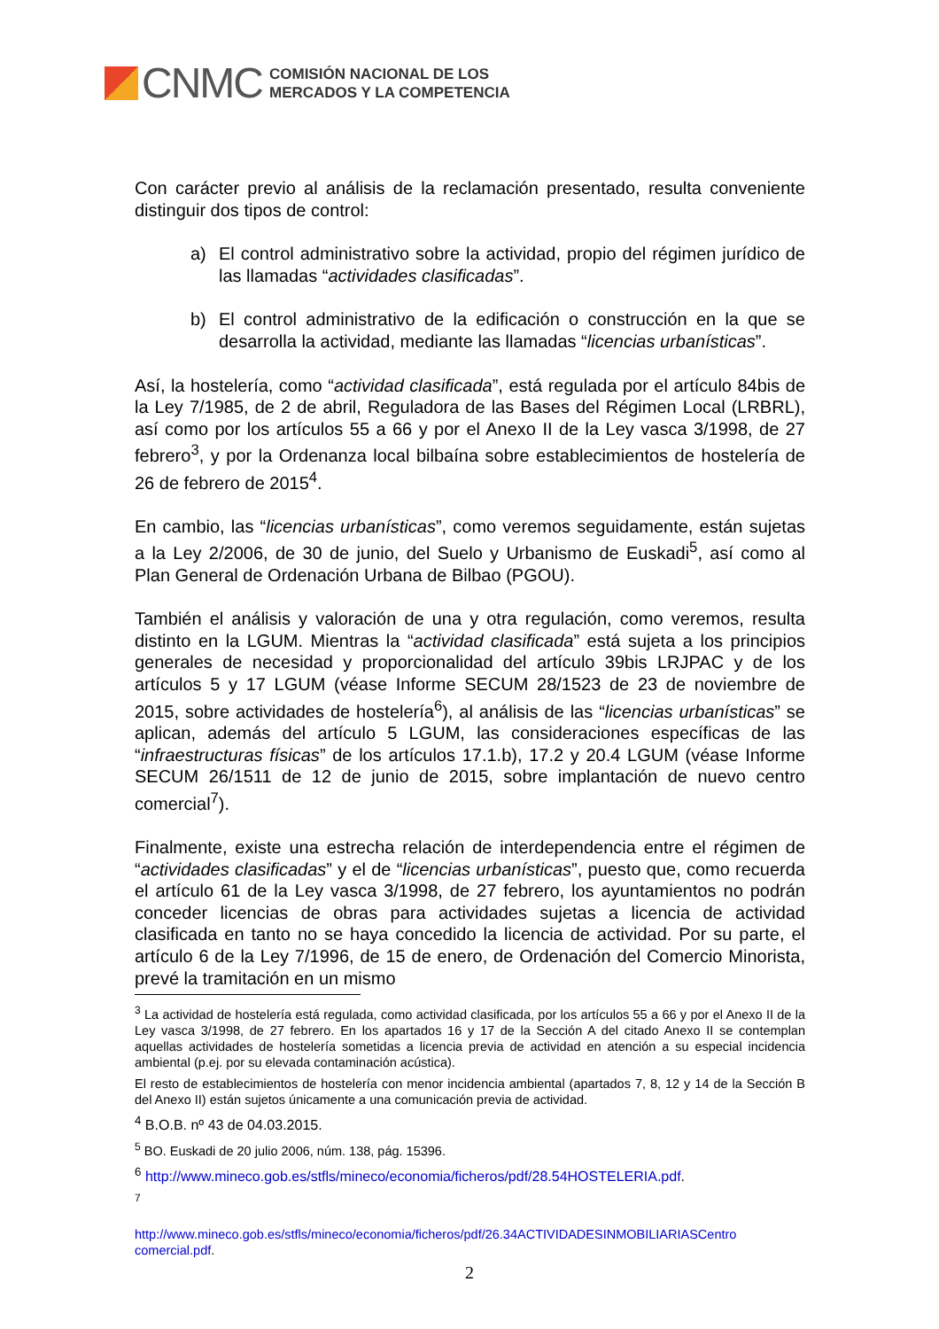CNMC
COMISIÓN NACIONAL DE LOS
MERCADOS Y LA COMPETENCIA
Con carácter previo al análisis de la reclamación presentado, resulta conveniente distinguir dos tipos de control:
a) El control administrativo sobre la actividad, propio del régimen jurídico de las llamadas “actividades clasificadas”.
b) El control administrativo de la edificación o construcción en la que se desarrolla la actividad, mediante las llamadas “licencias urbanísticas”.
Así, la hostelería, como “actividad clasificada”, está regulada por el artículo 84bis de la Ley 7/1985, de 2 de abril, Reguladora de las Bases del Régimen Local (LRBRL), así como por los artículos 55 a 66 y por el Anexo II de la Ley vasca 3/1998, de 27 febrero<sup>3</sup>, y por la Ordenanza local bilbaína sobre establecimientos de hostelería de 26 de febrero de 2015<sup>4</sup>.
En cambio, las “licencias urbanísticas”, como veremos seguidamente, están sujetas a la Ley 2/2006, de 30 de junio, del Suelo y Urbanismo de Euskadi<sup>5</sup>, así como al Plan General de Ordenación Urbana de Bilbao (PGOU).
También el análisis y valoración de una y otra regulación, como veremos, resulta distinto en la LGUM. Mientras la “actividad clasificada” está sujeta a los principios generales de necesidad y proporcionalidad del artículo 39bis LRJPAC y de los artículos 5 y 17 LGUM (véase Informe SECUM 28/1523 de 23 de noviembre de 2015, sobre actividades de hostelería<sup>6</sup>), al análisis de las “licencias urbanísticas” se aplican, además del artículo 5 LGUM, las consideraciones específicas de las “infraestructuras físicas” de los artículos 17.1.b), 17.2 y 20.4 LGUM (véase Informe SECUM 26/1511 de 12 de junio de 2015, sobre implantación de nuevo centro comercial<sup>7</sup>).
Finalmente, existe una estrecha relación de interdependencia entre el régimen de “actividades clasificadas” y el de “licencias urbanísticas”, puesto que, como recuerda el artículo 61 de la Ley vasca 3/1998, de 27 febrero, los ayuntamientos no podrán conceder licencias de obras para actividades sujetas a licencia de actividad clasificada en tanto no se haya concedido la licencia de actividad. Por su parte, el artículo 6 de la Ley 7/1996, de 15 de enero, de Ordenación del Comercio Minorista, prevé la tramitación en un mismo
<sup>3</sup> La actividad de hostelería está regulada, como actividad clasificada, por los artículos 55 a 66 y por el Anexo II de la Ley vasca 3/1998, de 27 febrero. En los apartados 16 y 17 de la Sección A del citado Anexo II se contemplan aquellas actividades de hostelería sometidas a licencia previa de actividad en atención a su especial incidencia ambiental (p.ej. por su elevada contaminación acústica).
El resto de establecimientos de hostelería con menor incidencia ambiental (apartados 7, 8, 12 y 14 de la Sección B del Anexo II) están sujetos únicamente a una comunicación previa de actividad.
<sup>4</sup> B.O.B. nº 43 de 04.03.2015.
<sup>5</sup> BO. Euskadi de 20 julio 2006, núm. 138, pág. 15396.
<sup>6</sup> http://www.mineco.gob.es/stfls/mineco/economia/ficheros/pdf/28.54HOSTELERIA.pdf.
<sup>7</sup>
http://www.mineco.gob.es/stfls/mineco/economia/ficheros/pdf/26.34ACTIVIDADESINMOBILIARIASCentro comercial.pdf.
2